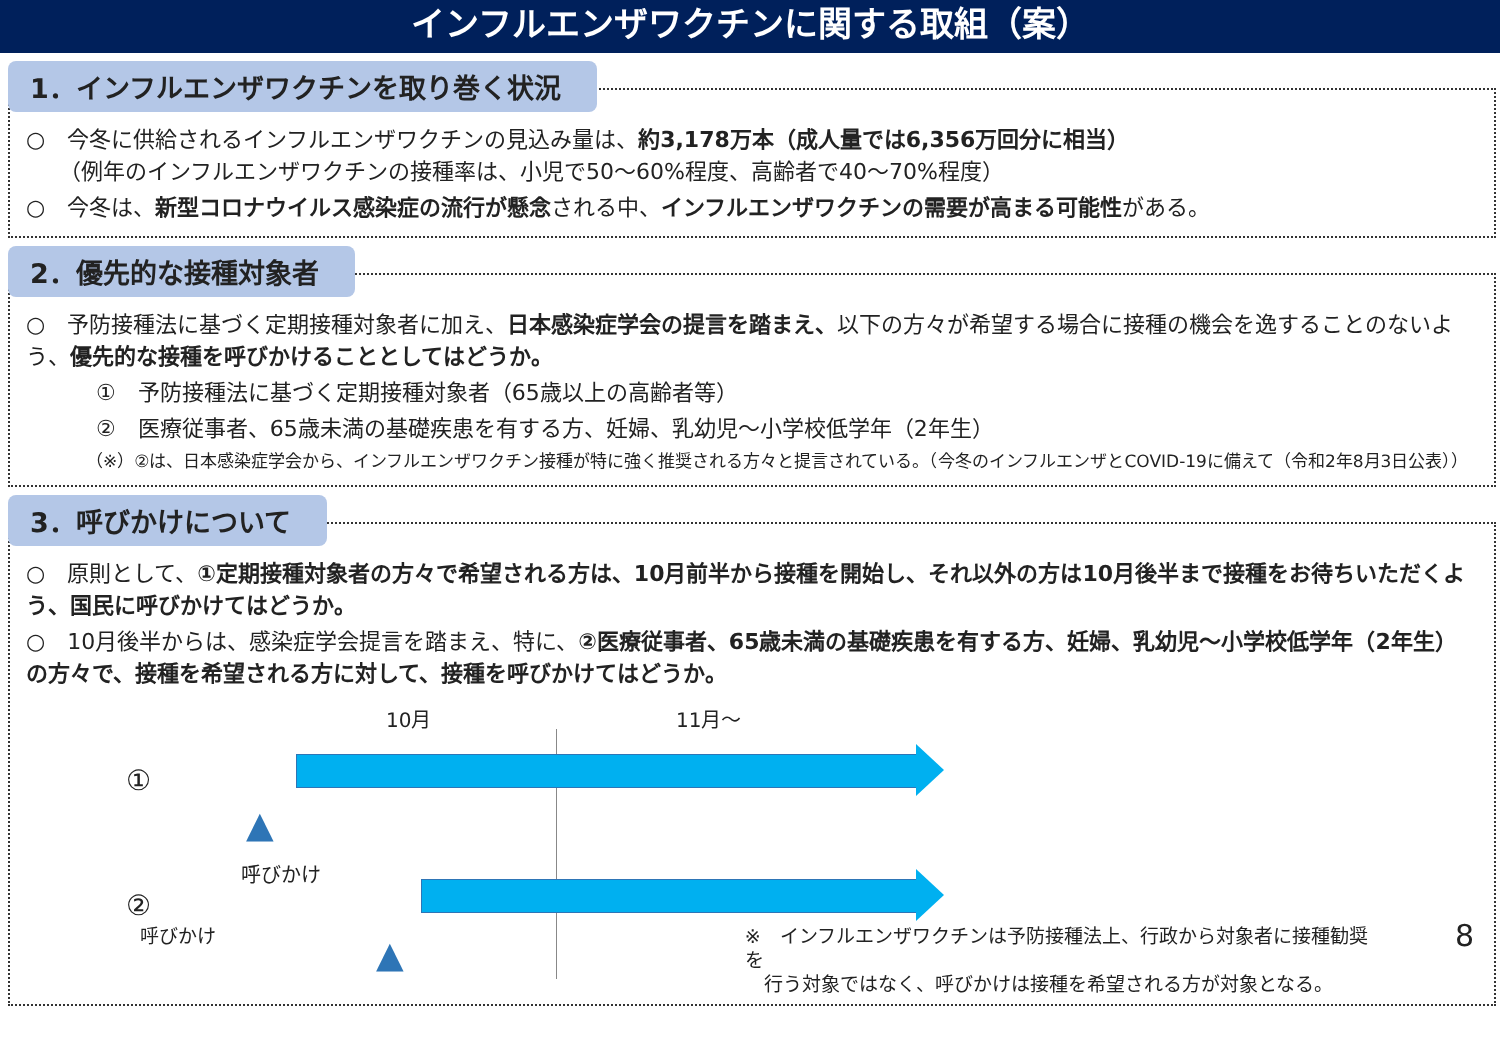インフルエンザワクチンに関する取組（案）
1．インフルエンザワクチンを取り巻く状況
○　今冬に供給されるインフルエンザワクチンの見込み量は、約3,178万本（成人量では6,356万回分に相当）
　　（例年のインフルエンザワクチンの接種率は、小児で50～60%程度、高齢者で40～70%程度）
○　今冬は、新型コロナウイルス感染症の流行が懸念される中、インフルエンザワクチンの需要が高まる可能性がある。
2．優先的な接種対象者
○　予防接種法に基づく定期接種対象者に加え、日本感染症学会の提言を踏まえ、以下の方々が希望する場合に接種の機会を逸することのないよう、優先的な接種を呼びかけることとしてはどうか。
①　予防接種法に基づく定期接種対象者（65歳以上の高齢者等）
②　医療従事者、65歳未満の基礎疾患を有する方、妊婦、乳幼児～小学校低学年（2年生）
（※）②は、日本感染症学会から、インフルエンザワクチン接種が特に強く推奨される方々と提言されている。（今冬のインフルエンザとCOVID-19に備えて（令和2年8月3日公表））
3．呼びかけについて
○　原則として、①定期接種対象者の方々で希望される方は、10月前半から接種を開始し、それ以外の方は10月後半まで接種をお待ちいただくよう、国民に呼びかけてはどうか。
○　10月後半からは、感染症学会提言を踏まえ、特に、②医療従事者、65歳未満の基礎疾患を有する方、妊婦、乳幼児～小学校低学年（2年生）の方々で、接種を希望される方に対して、接種を呼びかけてはどうか。
10月 11月～
①
▲
呼びかけ
②
▲
　　　　　　呼びかけ ※　インフルエンザワクチンは予防接種法上、行政から対象者に接種勧奨を
　行う対象ではなく、呼びかけは接種を希望される方が対象となる。 8